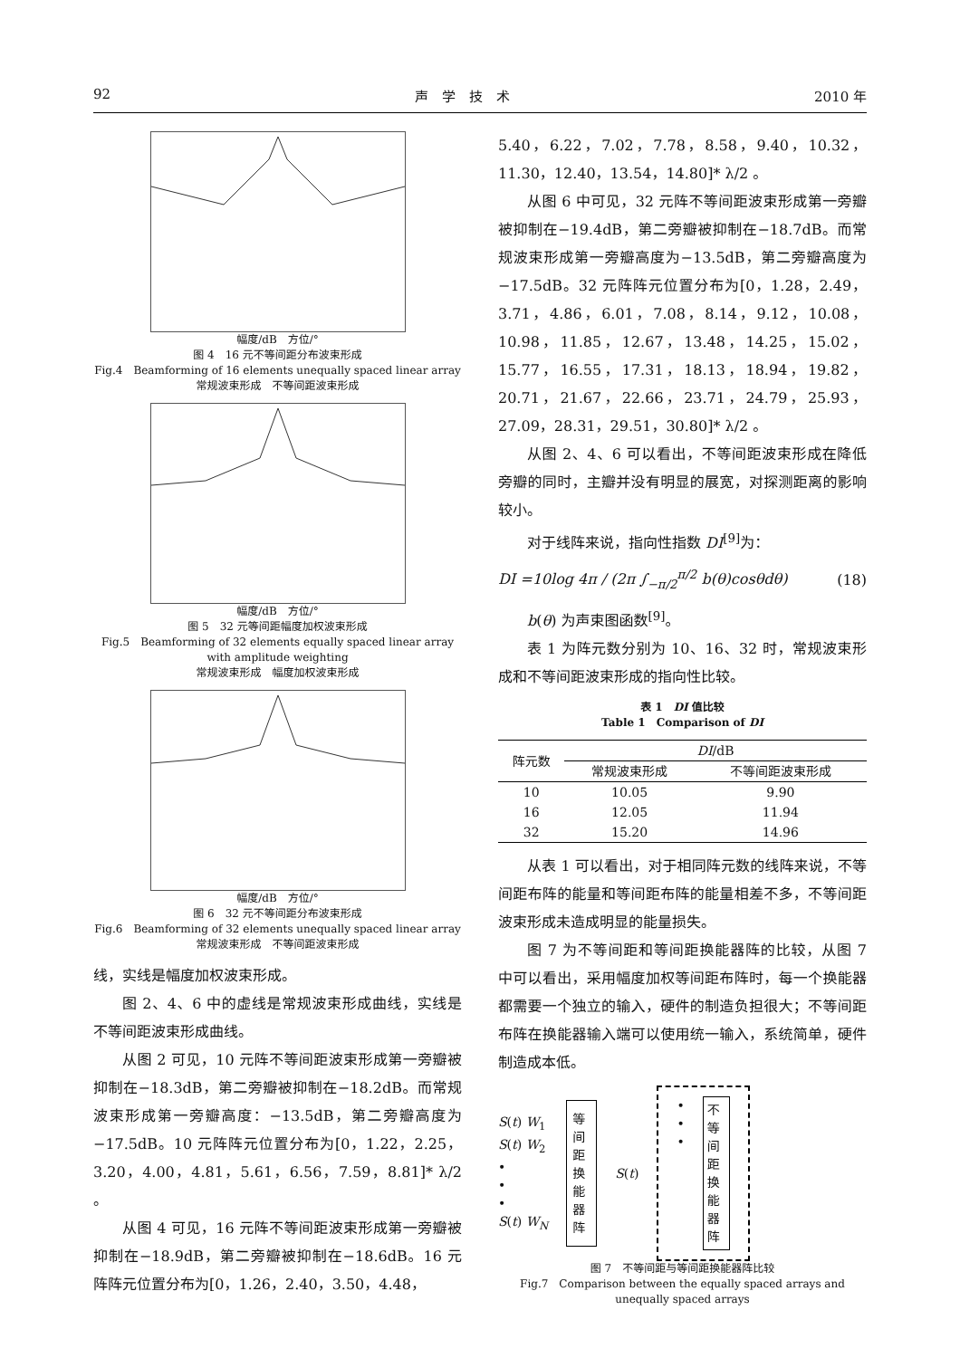92 声　学　技　术 2010 年
幅度/dB　方位/°
图 4　16 元不等间距分布波束形成
Fig.4　Beamforming of 16 elements unequally spaced linear array
常规波束形成　不等间距波束形成
幅度/dB　方位/°
图 5　32 元等间距幅度加权波束形成
Fig.5　Beamforming of 32 elements equally spaced linear array with amplitude weighting
常规波束形成　幅度加权波束形成
幅度/dB　方位/°
图 6　32 元不等间距分布波束形成
Fig.6　Beamforming of 32 elements unequally spaced linear array
常规波束形成　不等间距波束形成
线，实线是幅度加权波束形成。
图 2、4、6 中的虚线是常规波束形成曲线，实线是不等间距波束形成曲线。
从图 2 可见，10 元阵不等间距波束形成第一旁瓣被抑制在−18.3dB，第二旁瓣被抑制在−18.2dB。而常规波束形成第一旁瓣高度：−13.5dB，第二旁瓣高度为−17.5dB。10 元阵阵元位置分布为[0，1.22，2.25，3.20，4.00，4.81，5.61，6.56，7.59，8.81]* λ/2 。
从图 4 可见，16 元阵不等间距波束形成第一旁瓣被抑制在−18.9dB，第二旁瓣被抑制在−18.6dB。16 元阵阵元位置分布为[0，1.26，2.40，3.50，4.48，
5.40，6.22，7.02，7.78，8.58，9.40，10.32，11.30，12.40，13.54，14.80]* λ/2 。
从图 6 中可见，32 元阵不等间距波束形成第一旁瓣被抑制在−19.4dB，第二旁瓣被抑制在−18.7dB。而常规波束形成第一旁瓣高度为−13.5dB，第二旁瓣高度为−17.5dB。32 元阵阵元位置分布为[0，1.28，2.49，3.71，4.86，6.01，7.08，8.14，9.12，10.08，10.98，11.85，12.67，13.48，14.25，15.02，15.77，16.55，17.31，18.13，18.94，19.82，20.71，21.67，22.66，23.71，24.79，25.93，27.09，28.31，29.51，30.80]* λ/2 。
从图 2、4、6 可以看出，不等间距波束形成在降低旁瓣的同时，主瓣并没有明显的展宽，对探测距离的影响较小。
对于线阵来说，指向性指数 DI<sup>[9]</sup>为：
DI =10log 4π / (2π ∫<sub>−π/2</sub><sup>π/2</sup> b(θ)cosθdθ) (18)
b(θ) 为声束图函数<sup>[9]</sup>。
表 1 为阵元数分别为 10、16、32 时，常规波束形成和不等间距波束形成的指向性比较。
表 1　DI 值比较
Table 1　Comparison of DI
| 阵元数 | DI /dB | |
| --- | --- | --- |
| | 常规波束形成 | 不等间距波束形成 |
| 10 | 10.05 | 9.90 |
| 16 | 12.05 | 11.94 |
| 32 | 15.20 | 14.96 |
从表 1 可以看出，对于相同阵元数的线阵来说，不等间距布阵的能量和等间距布阵的能量相差不多，不等间距波束形成未造成明显的能量损失。
图 7 为不等间距和等间距换能器阵的比较，从图 7 中可以看出，采用幅度加权等间距布阵时，每一个换能器都需要一个独立的输入，硬件的制造负担很大；不等间距布阵在换能器输入端可以使用统一输入，系统简单，硬件制造成本低。
S(t) W<sub>1</sub>
S(t) W<sub>2</sub>
•
•
•
S(t) W<sub>N</sub>
等间距换能器阵
S(t)
•
•
•
不等间距换能器阵
图 7　不等间距与等间距换能器阵比较
Fig.7　Comparison between the equally spaced arrays and unequally spaced arrays